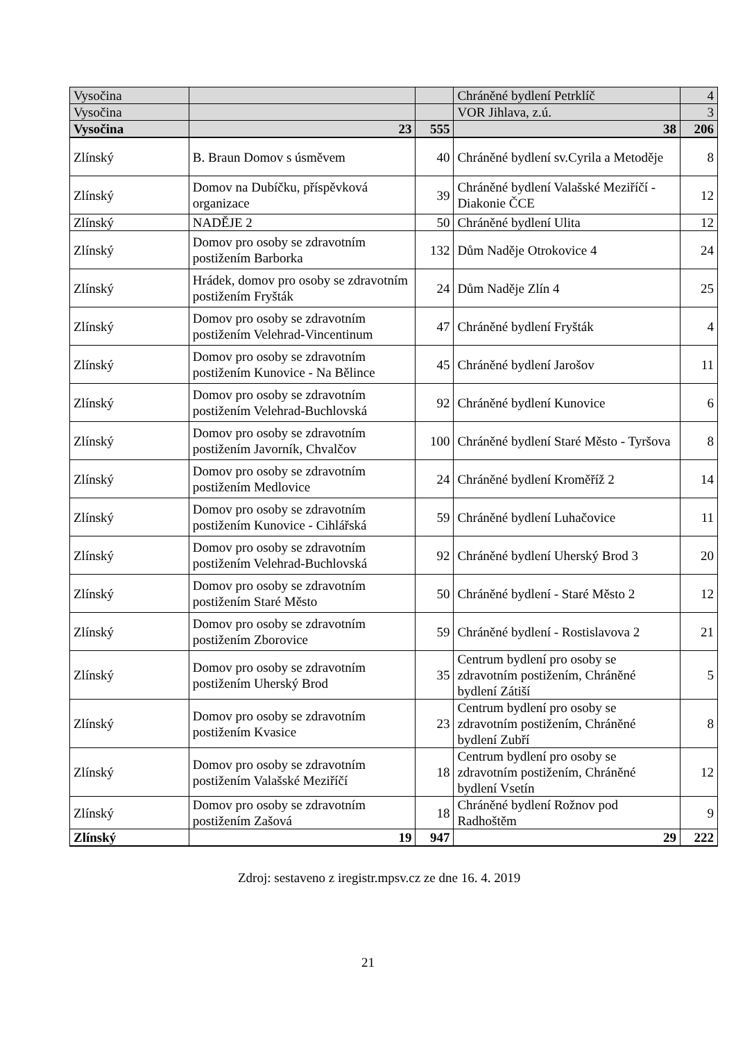| Vysočina | | | Chráněné bydlení Petrklíč | 4 |
| Vysočina | | | VOR Jihlava, z.ú. | 3 |
| Vysočina | 23 | 555 | 38 | 206 |
| Zlínský | B. Braun Domov s úsměvem | 40 | Chráněné bydlení sv.Cyrila a Metoděje | 8 |
| Zlínský | Domov na Dubíčku, příspěvková organizace | 39 | Chráněné bydlení Valašské Meziříčí - Diakonie ČCE | 12 |
| Zlínský | NADĚJE 2 | 50 | Chráněné bydlení Ulita | 12 |
| Zlínský | Domov pro osoby se zdravotním postižením Barborka | 132 | Dům Naděje Otrokovice 4 | 24 |
| Zlínský | Hrádek, domov pro osoby se zdravotním postižením Fryšták | 24 | Dům Naděje Zlín 4 | 25 |
| Zlínský | Domov pro osoby se zdravotním postižením Velehrad-Vincentinum | 47 | Chráněné bydlení Fryšták | 4 |
| Zlínský | Domov pro osoby se zdravotním postižením Kunovice - Na Bělince | 45 | Chráněné bydlení Jarošov | 11 |
| Zlínský | Domov pro osoby se zdravotním postižením Velehrad-Buchlovská | 92 | Chráněné bydlení Kunovice | 6 |
| Zlínský | Domov pro osoby se zdravotním postižením Javorník, Chvalčov | 100 | Chráněné bydlení Staré Město - Tyršova | 8 |
| Zlínský | Domov pro osoby se zdravotním postižením Medlovice | 24 | Chráněné bydlení Kroměříž 2 | 14 |
| Zlínský | Domov pro osoby se zdravotním postižením Kunovice - Cihlářská | 59 | Chráněné bydlení Luhačovice | 11 |
| Zlínský | Domov pro osoby se zdravotním postižením Velehrad-Buchlovská | 92 | Chráněné bydlení Uherský Brod 3 | 20 |
| Zlínský | Domov pro osoby se zdravotním postižením Staré Město | 50 | Chráněné bydlení - Staré Město 2 | 12 |
| Zlínský | Domov pro osoby se zdravotním postižením Zborovice | 59 | Chráněné bydlení - Rostislavova 2 | 21 |
| Zlínský | Domov pro osoby se zdravotním postižením Uherský Brod | 35 | Centrum bydlení pro osoby se zdravotním postižením, Chráněné bydlení Zátiší | 5 |
| Zlínský | Domov pro osoby se zdravotním postižením Kvasice | 23 | Centrum bydlení pro osoby se zdravotním postižením, Chráněné bydlení Zubří | 8 |
| Zlínský | Domov pro osoby se zdravotním postižením Valašské Meziříčí | 18 | Centrum bydlení pro osoby se zdravotním postižením, Chráněné bydlení Vsetín | 12 |
| Zlínský | Domov pro osoby se zdravotním postižením Zašová | 18 | Chráněné bydlení Rožnov pod Radhoštěm | 9 |
| Zlínský | 19 | 947 | 29 | 222 |
Zdroj: sestaveno z iregistr.mpsv.cz ze dne 16. 4. 2019
21